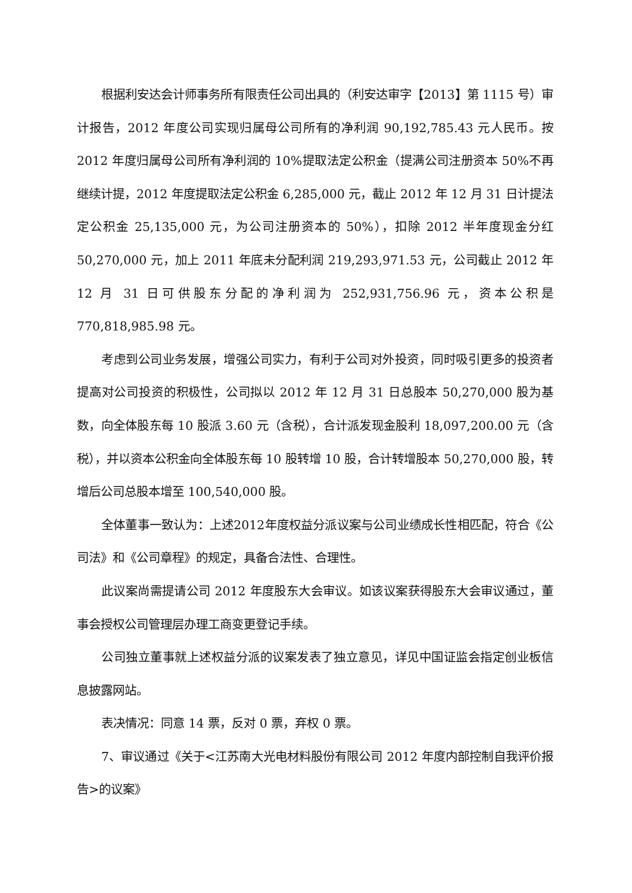根据利安达会计师事务所有限责任公司出具的（利安达审字【2013】第 1115 号）审计报告，2012 年度公司实现归属母公司所有的净利润 90,192,785.43 元人民币。按 2012 年度归属母公司所有净利润的 10%提取法定公积金（提满公司注册资本 50%不再继续计提，2012 年度提取法定公积金 6,285,000 元，截止 2012 年 12 月 31 日计提法定公积金 25,135,000 元，为公司注册资本的 50%），扣除 2012 半年度现金分红 50,270,000 元，加上 2011 年底未分配利润 219,293,971.53 元，公司截止 2012 年 12 月 31 日可供股东分配的净利润为 252,931,756.96 元，资本公积是 770,818,985.98 元。
考虑到公司业务发展，增强公司实力，有利于公司对外投资，同时吸引更多的投资者提高对公司投资的积极性，公司拟以 2012 年 12 月 31 日总股本 50,270,000 股为基数，向全体股东每 10 股派 3.60 元（含税），合计派发现金股利 18,097,200.00 元（含税），并以资本公积金向全体股东每 10 股转增 10 股，合计转增股本 50,270,000 股，转增后公司总股本增至 100,540,000 股。
全体董事一致认为：上述2012年度权益分派议案与公司业绩成长性相匹配，符合《公司法》和《公司章程》的规定，具备合法性、合理性。
此议案尚需提请公司 2012 年度股东大会审议。如该议案获得股东大会审议通过，董事会授权公司管理层办理工商变更登记手续。
公司独立董事就上述权益分派的议案发表了独立意见，详见中国证监会指定创业板信息披露网站。
表决情况：同意 14 票，反对 0 票，弃权 0 票。
7、审议通过《关于<江苏南大光电材料股份有限公司 2012 年度内部控制自我评价报告>的议案》